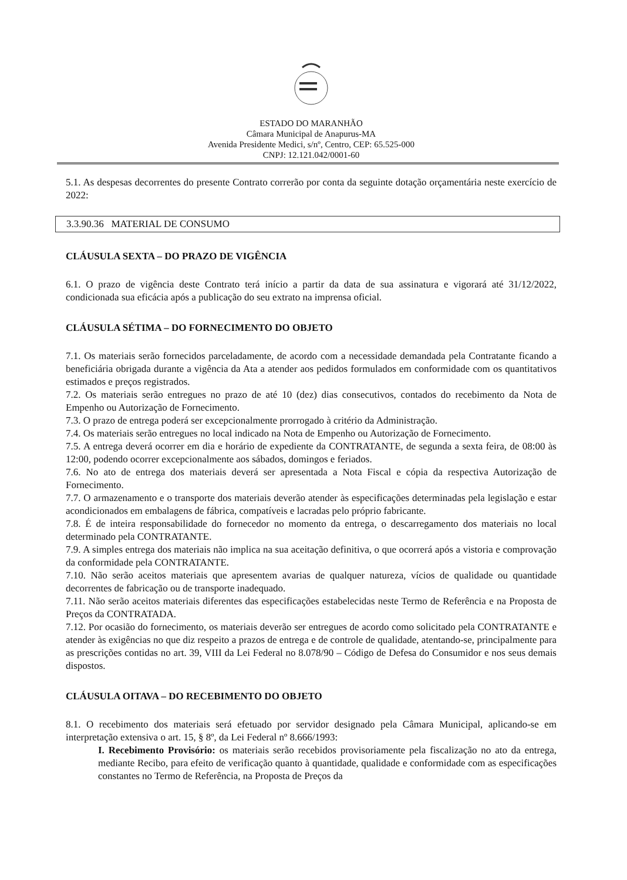ESTADO DO MARANHÃO
Câmara Municipal de Anapurus-MA
Avenida Presidente Medici, s/nº, Centro, CEP: 65.525-000
CNPJ: 12.121.042/0001-60
5.1. As despesas decorrentes do presente Contrato correrão por conta da seguinte dotação orçamentária neste exercício de 2022:
| 3.3.90.36 MATERIAL DE CONSUMO |
CLÁUSULA SEXTA – DO PRAZO DE VIGÊNCIA
6.1. O prazo de vigência deste Contrato terá início a partir da data de sua assinatura e vigorará até 31/12/2022, condicionada sua eficácia após a publicação do seu extrato na imprensa oficial.
CLÁUSULA SÉTIMA – DO FORNECIMENTO DO OBJETO
7.1. Os materiais serão fornecidos parceladamente, de acordo com a necessidade demandada pela Contratante ficando a beneficiária obrigada durante a vigência da Ata a atender aos pedidos formulados em conformidade com os quantitativos estimados e preços registrados.
7.2. Os materiais serão entregues no prazo de até 10 (dez) dias consecutivos, contados do recebimento da Nota de Empenho ou Autorização de Fornecimento.
7.3. O prazo de entrega poderá ser excepcionalmente prorrogado à critério da Administração.
7.4. Os materiais serão entregues no local indicado na Nota de Empenho ou Autorização de Fornecimento.
7.5. A entrega deverá ocorrer em dia e horário de expediente da CONTRATANTE, de segunda a sexta feira, de 08:00 às 12:00, podendo ocorrer excepcionalmente aos sábados, domingos e feriados.
7.6. No ato de entrega dos materiais deverá ser apresentada a Nota Fiscal e cópia da respectiva Autorização de Fornecimento.
7.7. O armazenamento e o transporte dos materiais deverão atender às especificações determinadas pela legislação e estar acondicionados em embalagens de fábrica, compatíveis e lacradas pelo próprio fabricante.
7.8. É de inteira responsabilidade do fornecedor no momento da entrega, o descarregamento dos materiais no local determinado pela CONTRATANTE.
7.9. A simples entrega dos materiais não implica na sua aceitação definitiva, o que ocorrerá após a vistoria e comprovação da conformidade pela CONTRATANTE.
7.10. Não serão aceitos materiais que apresentem avarias de qualquer natureza, vícios de qualidade ou quantidade decorrentes de fabricação ou de transporte inadequado.
7.11. Não serão aceitos materiais diferentes das especificações estabelecidas neste Termo de Referência e na Proposta de Preços da CONTRATADA.
7.12. Por ocasião do fornecimento, os materiais deverão ser entregues de acordo como solicitado pela CONTRATANTE e atender às exigências no que diz respeito a prazos de entrega e de controle de qualidade, atentando-se, principalmente para as prescrições contidas no art. 39, VIII da Lei Federal no 8.078/90 – Código de Defesa do Consumidor e nos seus demais dispostos.
CLÁUSULA OITAVA – DO RECEBIMENTO DO OBJETO
8.1. O recebimento dos materiais será efetuado por servidor designado pela Câmara Municipal, aplicando-se em interpretação extensiva o art. 15, § 8º, da Lei Federal nº 8.666/1993:
I. Recebimento Provisório: os materiais serão recebidos provisoriamente pela fiscalização no ato da entrega, mediante Recibo, para efeito de verificação quanto à quantidade, qualidade e conformidade com as especificações constantes no Termo de Referência, na Proposta de Preços da